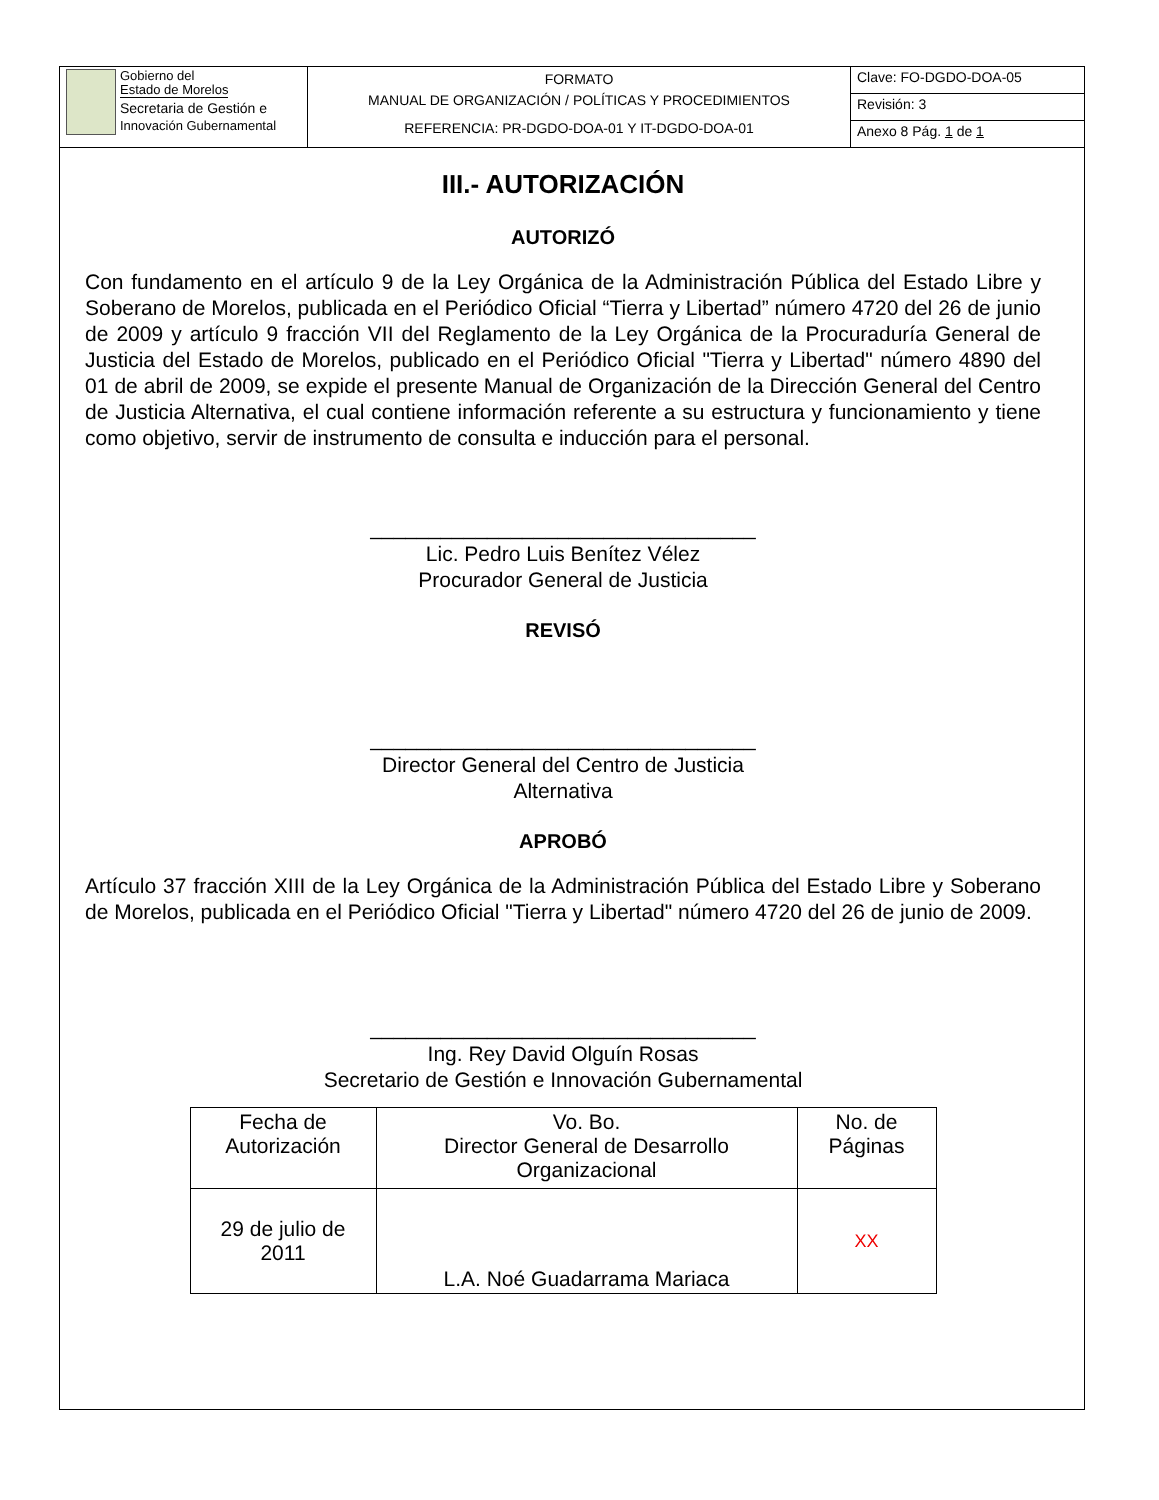| Gobierno del Estado de Morelos Secretaria de Gestión e Innovación Gubernamental | FORMATO MANUAL DE ORGANIZACIÓN / POLÍTICAS Y PROCEDIMIENTOS REFERENCIA: PR-DGDO-DOA-01 Y IT-DGDO-DOA-01 | Clave: FO-DGDO-DOA-05 |
| | | Revisión: 3 |
| | | Anexo 8 Pág. 1 de 1 |
III.- AUTORIZACIÓN
AUTORIZÓ
Con fundamento en el artículo 9 de la Ley Orgánica de la Administración Pública del Estado Libre y Soberano de Morelos, publicada en el Periódico Oficial “Tierra y Libertad” número 4720 del 26 de junio de 2009 y artículo 9 fracción VII del Reglamento de la Ley Orgánica de la Procuraduría General de Justicia del Estado de Morelos, publicado en el Periódico Oficial "Tierra y Libertad" número 4890 del 01 de abril de 2009, se expide el presente Manual de Organización de la Dirección General del Centro de Justicia Alternativa, el cual contiene información referente a su estructura y funcionamiento y tiene como objetivo, servir de instrumento de consulta e inducción para el personal.
_________________________________
Lic. Pedro Luis Benítez Vélez
Procurador General de Justicia
REVISÓ
_________________________________
Director General del Centro de Justicia
Alternativa
APROBÓ
Artículo 37 fracción XIII de la Ley Orgánica de la Administración Pública del Estado Libre y Soberano de Morelos, publicada en el Periódico Oficial "Tierra y Libertad" número 4720 del 26 de junio de 2009.
_________________________________
Ing. Rey David Olguín Rosas
Secretario de Gestión e Innovación Gubernamental
| Fecha de Autorización | Vo. Bo. Director General de Desarrollo Organizacional | No. de Páginas |
| 29 de julio de 2011 | L.A. Noé Guadarrama Mariaca | XX |